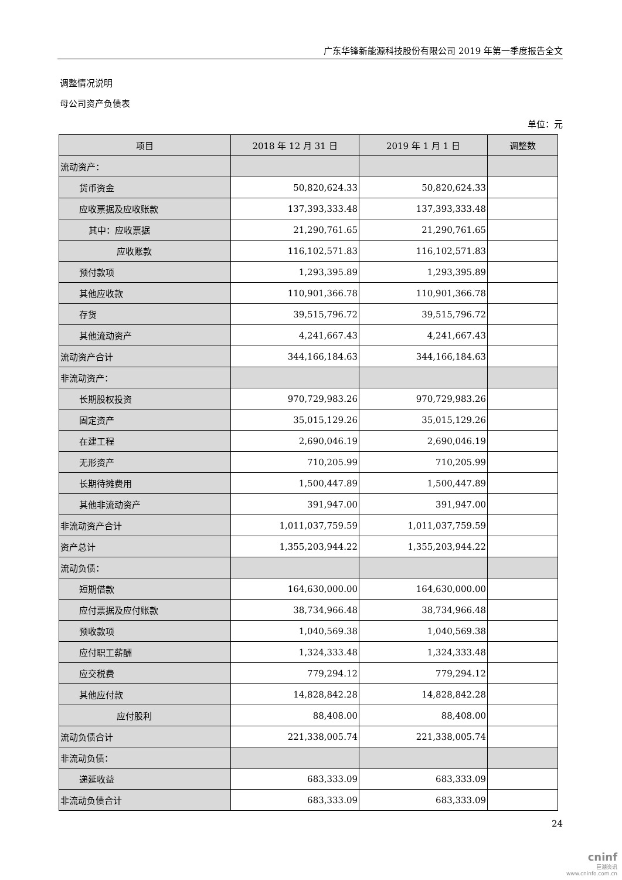广东华锋新能源科技股份有限公司 2019 年第一季度报告全文
调整情况说明
母公司资产负债表
单位：元
| 项目 | 2018 年 12 月 31 日 | 2019 年 1 月 1 日 | 调整数 |
| --- | --- | --- | --- |
| 流动资产： | | | |
| 货币资金 | 50,820,624.33 | 50,820,624.33 | |
| 应收票据及应收账款 | 137,393,333.48 | 137,393,333.48 | |
| 其中：应收票据 | 21,290,761.65 | 21,290,761.65 | |
| 应收账款 | 116,102,571.83 | 116,102,571.83 | |
| 预付款项 | 1,293,395.89 | 1,293,395.89 | |
| 其他应收款 | 110,901,366.78 | 110,901,366.78 | |
| 存货 | 39,515,796.72 | 39,515,796.72 | |
| 其他流动资产 | 4,241,667.43 | 4,241,667.43 | |
| 流动资产合计 | 344,166,184.63 | 344,166,184.63 | |
| 非流动资产： | | | |
| 长期股权投资 | 970,729,983.26 | 970,729,983.26 | |
| 固定资产 | 35,015,129.26 | 35,015,129.26 | |
| 在建工程 | 2,690,046.19 | 2,690,046.19 | |
| 无形资产 | 710,205.99 | 710,205.99 | |
| 长期待摊费用 | 1,500,447.89 | 1,500,447.89 | |
| 其他非流动资产 | 391,947.00 | 391,947.00 | |
| 非流动资产合计 | 1,011,037,759.59 | 1,011,037,759.59 | |
| 资产总计 | 1,355,203,944.22 | 1,355,203,944.22 | |
| 流动负债： | | | |
| 短期借款 | 164,630,000.00 | 164,630,000.00 | |
| 应付票据及应付账款 | 38,734,966.48 | 38,734,966.48 | |
| 预收款项 | 1,040,569.38 | 1,040,569.38 | |
| 应付职工薪酬 | 1,324,333.48 | 1,324,333.48 | |
| 应交税费 | 779,294.12 | 779,294.12 | |
| 其他应付款 | 14,828,842.28 | 14,828,842.28 | |
| 应付股利 | 88,408.00 | 88,408.00 | |
| 流动负债合计 | 221,338,005.74 | 221,338,005.74 | |
| 非流动负债： | | | |
| 递延收益 | 683,333.09 | 683,333.09 | |
| 非流动负债合计 | 683,333.09 | 683,333.09 | |
24
cninf
巨潮资讯
www.cninfo.com.cn